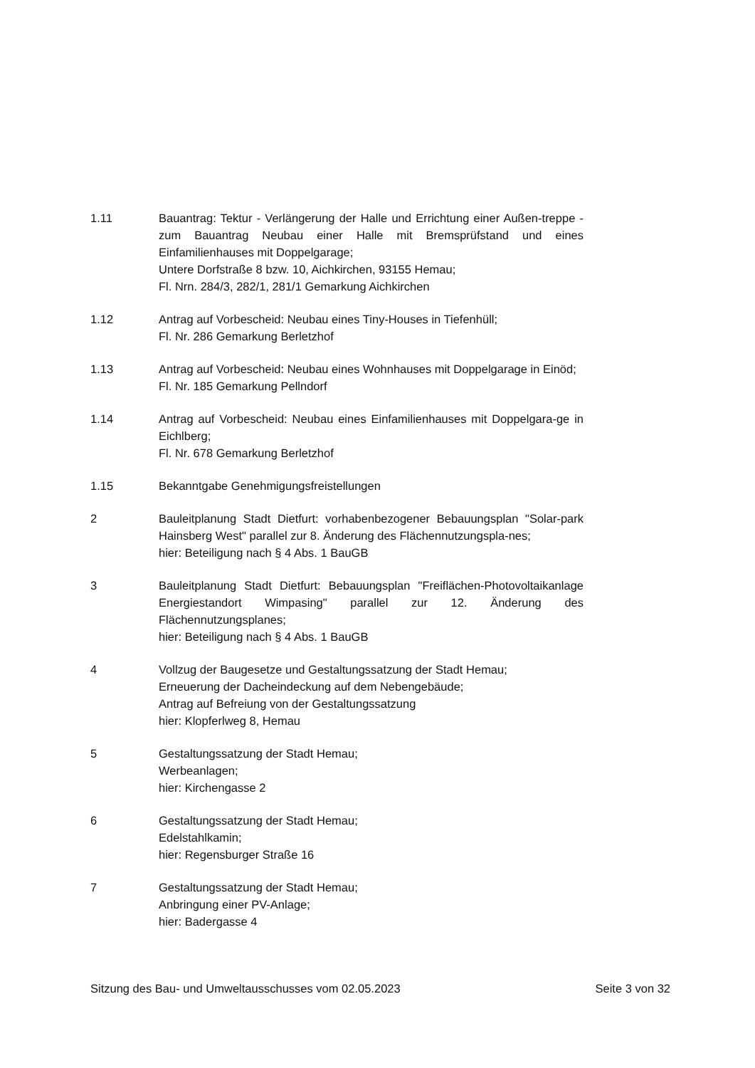1.11 Bauantrag: Tektur - Verlängerung der Halle und Errichtung einer Außen-treppe - zum Bauantrag Neubau einer Halle mit Bremsprüfstand und eines Einfamilienhauses mit Doppelgarage;
Untere Dorfstraße 8 bzw. 10, Aichkirchen, 93155 Hemau;
Fl. Nrn. 284/3, 282/1, 281/1 Gemarkung Aichkirchen
1.12 Antrag auf Vorbescheid: Neubau eines Tiny-Houses in Tiefenhüll;
Fl. Nr. 286 Gemarkung Berletzhof
1.13 Antrag auf Vorbescheid: Neubau eines Wohnhauses mit Doppelgarage in Einöd;
Fl. Nr. 185 Gemarkung Pellndorf
1.14 Antrag auf Vorbescheid: Neubau eines Einfamilienhauses mit Doppelgara-ge in Eichlberg;
Fl. Nr. 678 Gemarkung Berletzhof
1.15 Bekanntgabe Genehmigungsfreistellungen
2 Bauleitplanung Stadt Dietfurt: vorhabenbezogener Bebauungsplan "Solar-park Hainsberg West" parallel zur 8. Änderung des Flächennutzungspla-nes;
hier: Beteiligung nach § 4 Abs. 1 BauGB
3 Bauleitplanung Stadt Dietfurt: Bebauungsplan "Freiflächen-Photovoltaikanlage Energiestandort Wimpasing" parallel zur 12. Änderung des Flächennutzungsplanes;
hier: Beteiligung nach § 4 Abs. 1 BauGB
4 Vollzug der Baugesetze und Gestaltungssatzung der Stadt Hemau;
Erneuerung der Dacheindeckung auf dem Nebengebäude;
Antrag auf Befreiung von der Gestaltungssatzung
hier: Klopferlweg 8, Hemau
5 Gestaltungssatzung der Stadt Hemau;
Werbeanlagen;
hier: Kirchengasse 2
6 Gestaltungssatzung der Stadt Hemau;
Edelstahlkamin;
hier: Regensburger Straße 16
7 Gestaltungssatzung der Stadt Hemau;
Anbringung einer PV-Anlage;
hier: Badergasse 4
Sitzung des Bau- und Umweltausschusses vom 02.05.2023 Seite 3 von 32